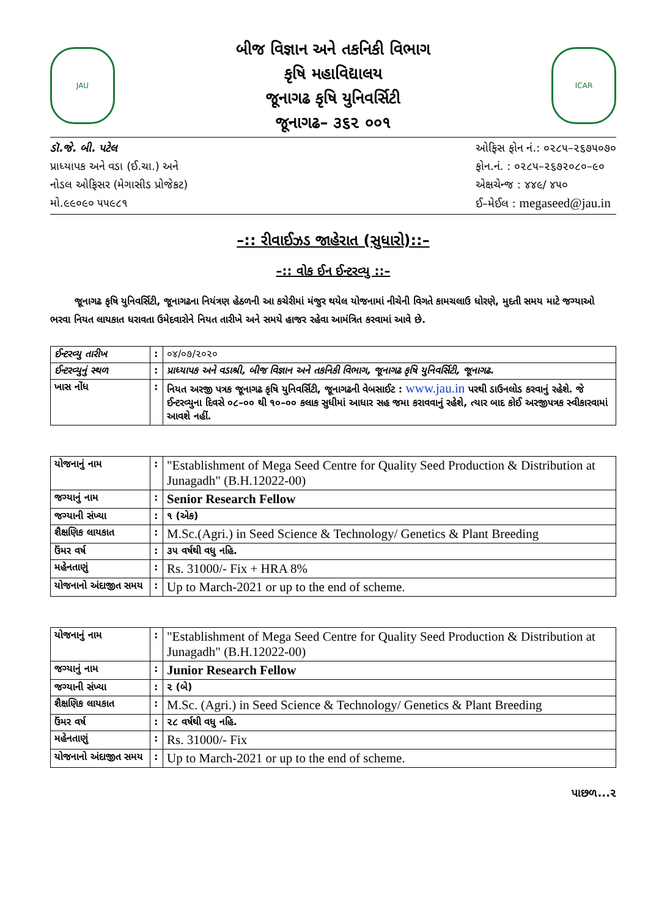JAU
બીજ વિજ્ઞાન અને તકનિકી વિભાગ
કૃષિ મહાવિદ્યાલય
જૂનાગઢ કૃષિ યુનિવર્સિટી
જૂનાગઢ– ૩૬૨ ૦૦૧
ICAR
ડૉ.જે. બી. પટેલ
પ્રાધ્યાપક અને વડા (ઈ.ચા.) અને
નોડલ ઓફિસર (મેગાસીડ પ્રોજેકટ)
મો.૯૯૦૯૦ ૫૫૯૮૧
ઓફિસ ફોન નં.: ૦૨૮૫–૨૬૭૫૦૭૦
ફોન.નં. : ૦૨૮૫–૨૬૭૨૦૮૦–૯૦
એક્ષચેન્જ : ૪૪૯/ ૪૫૦
ઈ–મેઈલ : megaseed@jau.in
–:: રીવાઈઝડ જાહેરાત (સુધારો)::–
–:: વોક ઈન ઈન્ટરવ્યુ ::–
જૂનાગઢ કૃષિ યુનિવર્સિટી, જૂનાગઢના નિયંત્રણ હેઠળની આ કચેરીમાં મંજુર થયેલ યોજનામાં નીચેની વિગતે કામચલાઉ ધોરણે, મુદતી સમય માટે જગ્યાઓ ભરવા નિયત લાયકાત ધરાવતા ઉમેદવારોને નિયત તારીખે અને સમયે હાજર રહેવા આમંત્રિત કરવામાં આવે છે.
| ઈન્ટરવ્યુ તારીખ | : | ૦૪/૦૭/૨૦૨૦ |
| ઈન્ટરવ્યુનું સ્થળ | : | પ્રાધ્યાપક અને વડાશ્રી, બીજ વિજ્ઞાન અને તકનિકી વિભાગ, જૂનાગઢ કૃષિ યુનિવર્સિટી, જૂનાગઢ. |
| ખાસ નોંધ | : | નિયત અરજી પત્રક જૂનાગઢ કૃષિ યુનિવર્સિટી, જૂનાગઢની વેબસાઈટ : www.jau.in પરથી ડાઉનલોડ કરવાનું રહેશે. જે ઈન્ટરવ્યુના દિવસે ૦૮–૦૦ થી ૧૦–૦૦ કલાક સુધીમાં આધાર સહ જમા કરાવવાનું રહેશે, ત્યાર બાદ કોઈ અરજીપત્રક સ્વીકારવામાં આવશે નહીં. |
| યોજનાનું નામ | : | "Establishment of Mega Seed Centre for Quality Seed Production & Distribution at Junagadh" (B.H.12022-00) |
| જગ્યાનું નામ | : | Senior Research Fellow |
| જગ્યાની સંખ્યા | : | ૧ (એક) |
| શૈક્ષણિક લાયકાત | : | M.Sc.(Agri.) in Seed Science & Technology/ Genetics & Plant Breeding |
| ઉંમર વર્ષ | : | ૩૫ વર્ષથી વધુ નહિ. |
| મહેનતાણું | : | Rs. 31000/- Fix + HRA 8% |
| યોજનાનો અંદાજીત સમય | : | Up to March-2021 or up to the end of scheme. |
| યોજનાનું નામ | : | "Establishment of Mega Seed Centre for Quality Seed Production & Distribution at Junagadh" (B.H.12022-00) |
| જગ્યાનું નામ | : | Junior Research Fellow |
| જગ્યાની સંખ્યા | : | ૨ (બે) |
| શૈક્ષણિક લાયકાત | : | M.Sc. (Agri.) in Seed Science & Technology/ Genetics & Plant Breeding |
| ઉંમર વર્ષ | : | ૨૮ વર્ષથી વધુ નહિ. |
| મહેનતાણું | : | Rs. 31000/- Fix |
| યોજનાનો અંદાજીત સમય | : | Up to March-2021 or up to the end of scheme. |
પાછળ...૨